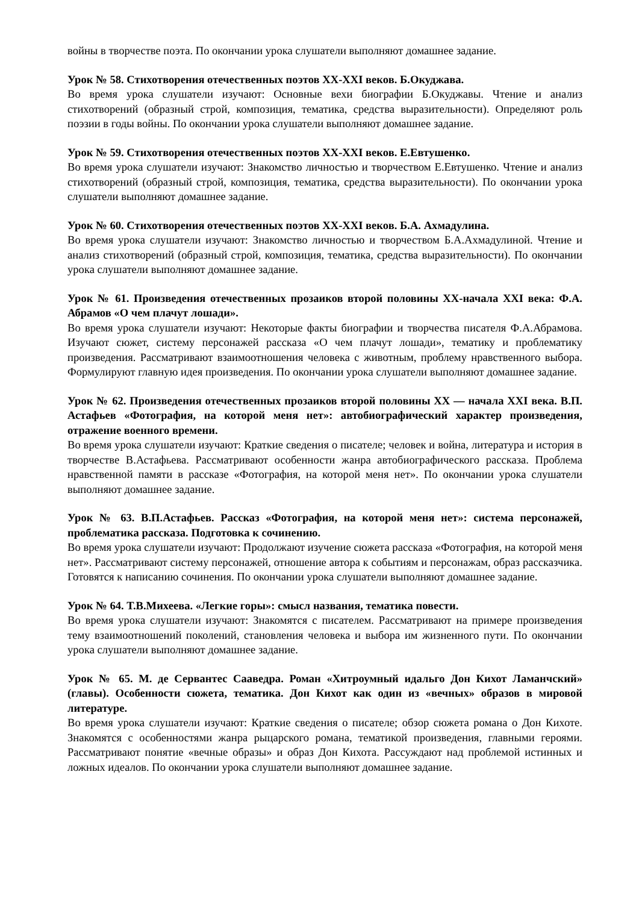войны в творчестве поэта. По окончании урока слушатели выполняют домашнее задание.
Урок № 58. Стихотворения отечественных поэтов XX-XXI веков. Б.Окуджава.
Во время урока слушатели изучают: Основные вехи биографии Б.Окуджавы. Чтение и анализ стихотворений (образный строй, композиция, тематика, средства выразительности). Определяют роль поэзии в годы войны. По окончании урока слушатели выполняют домашнее задание.
Урок № 59. Стихотворения отечественных поэтов XX-XXI веков. Е.Евтушенко.
Во время урока слушатели изучают: Знакомство личностью и творчеством Е.Евтушенко. Чтение и анализ стихотворений (образный строй, композиция, тематика, средства выразительности). По окончании урока слушатели выполняют домашнее задание.
Урок № 60. Стихотворения отечественных поэтов XX-XXI веков. Б.А. Ахмадулина.
Во время урока слушатели изучают: Знакомство личностью и творчеством Б.А.Ахмадулиной. Чтение и анализ стихотворений (образный строй, композиция, тематика, средства выразительности). По окончании урока слушатели выполняют домашнее задание.
Урок № 61. Произведения отечественных прозаиков второй половины XX-начала XXI века: Ф.А. Абрамов «О чем плачут лошади».
Во время урока слушатели изучают: Некоторые факты биографии и творчества писателя Ф.А.Абрамова. Изучают сюжет, систему персонажей рассказа «О чем плачут лошади», тематику и проблематику произведения. Рассматривают взаимоотношения человека с животным, проблему нравственного выбора. Формулируют главную идея произведения. По окончании урока слушатели выполняют домашнее задание.
Урок № 62. Произведения отечественных прозаиков второй половины XX — начала XXI века. В.П. Астафьев «Фотография, на которой меня нет»: автобиографический характер произведения, отражение военного времени.
Во время урока слушатели изучают: Краткие сведения о писателе; человек и война, литература и история в творчестве В.Астафьева. Рассматривают особенности жанра автобиографического рассказа. Проблема нравственной памяти в рассказе «Фотография, на которой меня нет». По окончании урока слушатели выполняют домашнее задание.
Урок № 63. В.П.Астафьев. Рассказ «Фотография, на которой меня нет»: система персонажей, проблематика рассказа. Подготовка к сочинению.
Во время урока слушатели изучают: Продолжают изучение сюжета рассказа «Фотография, на которой меня нет». Рассматривают систему персонажей, отношение автора к событиям и персонажам, образ рассказчика. Готовятся к написанию сочинения. По окончании урока слушатели выполняют домашнее задание.
Урок № 64. Т.В.Михеева. «Легкие горы»: смысл названия, тематика повести.
Во время урока слушатели изучают: Знакомятся с писателем. Рассматривают на примере произведения тему взаимоотношений поколений, становления человека и выбора им жизненного пути. По окончании урока слушатели выполняют домашнее задание.
Урок № 65. М. де Сервантес Сааведра. Роман «Хитроумный идальго Дон Кихот Ламанчский» (главы). Особенности сюжета, тематика. Дон Кихот как один из «вечных» образов в мировой литературе.
Во время урока слушатели изучают: Краткие сведения о писателе; обзор сюжета романа о Дон Кихоте. Знакомятся с особенностями жанра рыцарского романа, тематикой произведения, главными героями. Рассматривают понятие «вечные образы» и образ Дон Кихота. Рассуждают над проблемой истинных и ложных идеалов. По окончании урока слушатели выполняют домашнее задание.